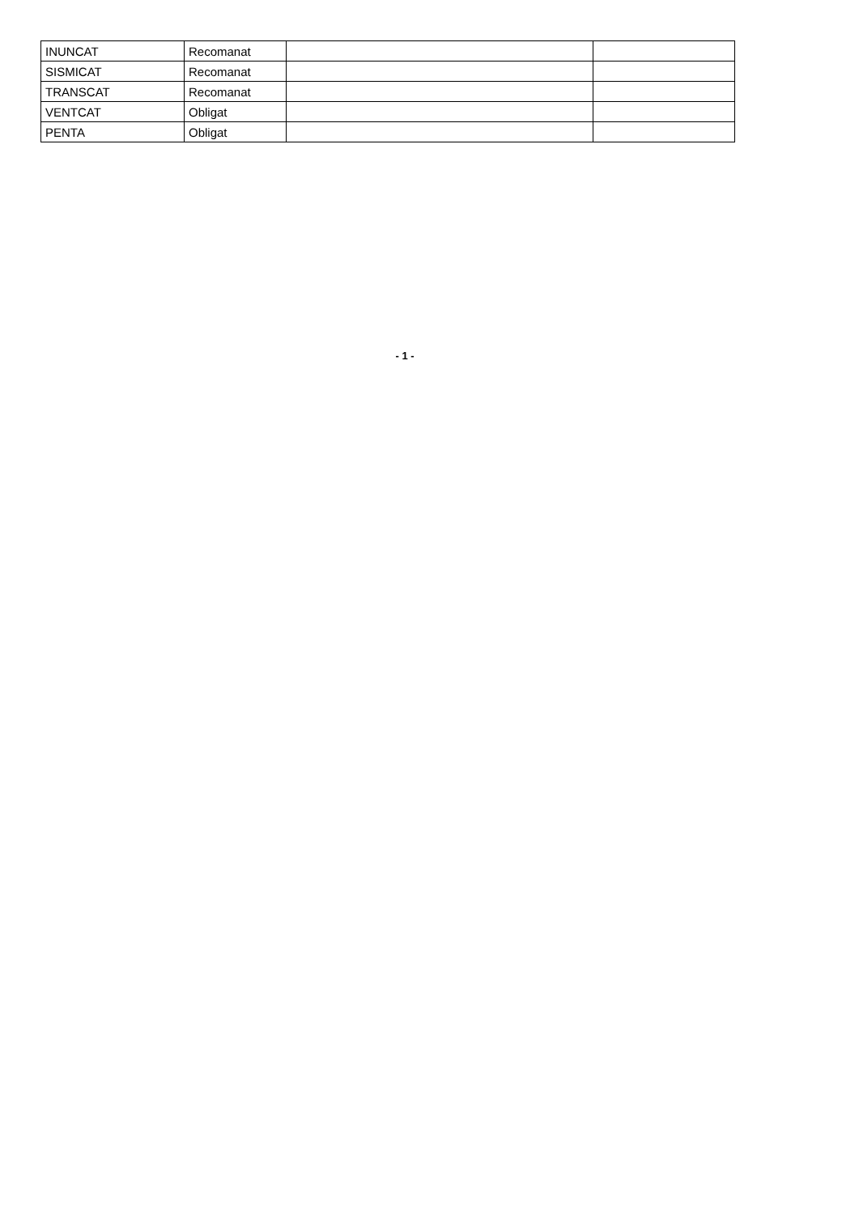| INUNCAT | Recomanat | | |
| SISMICAT | Recomanat | | |
| TRANSCAT | Recomanat | | |
| VENTCAT | Obligat | | |
| PENTA | Obligat | | |
- 1 -